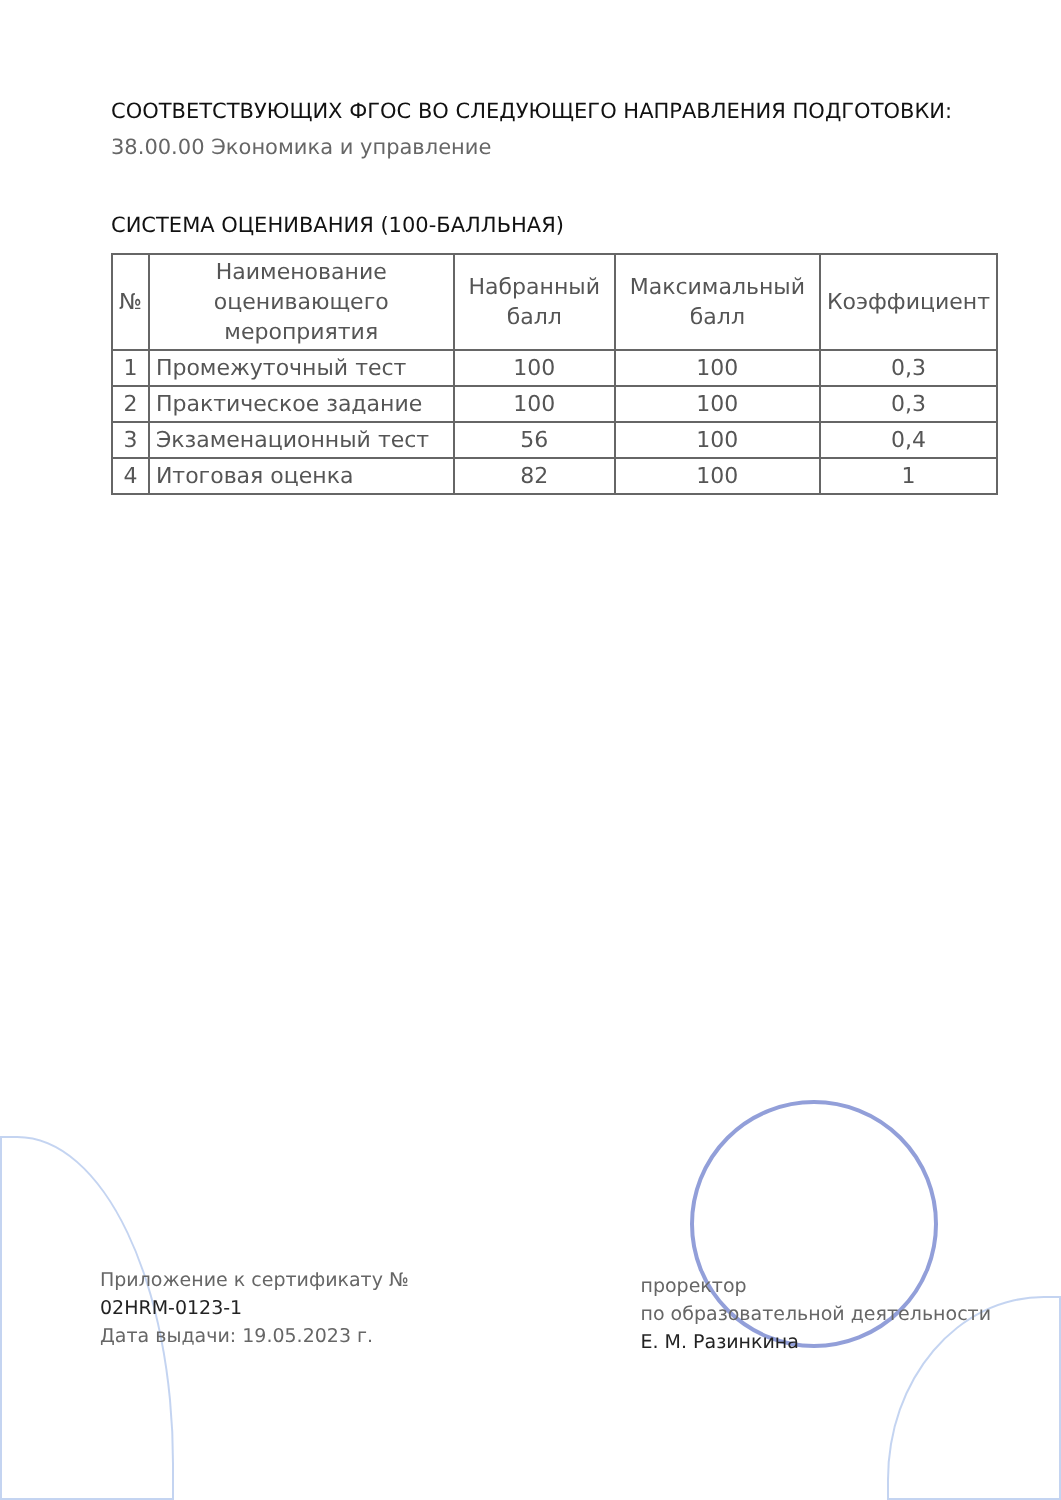СООТВЕТСТВУЮЩИХ ФГОС ВО СЛЕДУЮЩЕГО НАПРАВЛЕНИЯ ПОДГОТОВКИ:
38.00.00 Экономика и управление
СИСТЕМА ОЦЕНИВАНИЯ (100-БАЛЛЬНАЯ)
| № | Наименование оценивающего мероприятия | Набранный балл | Максимальный балл | Коэффициент |
| --- | --- | --- | --- | --- |
| 1 | Промежуточный тест | 100 | 100 | 0,3 |
| 2 | Практическое задание | 100 | 100 | 0,3 |
| 3 | Экзаменационный тест | 56 | 100 | 0,4 |
| 4 | Итоговая оценка | 82 | 100 | 1 |
Приложение к сертификату №
02HRM-0123-1
Дата выдачи: 19.05.2023 г.
проректор
по образовательной деятельности
Е. М. Разинкина